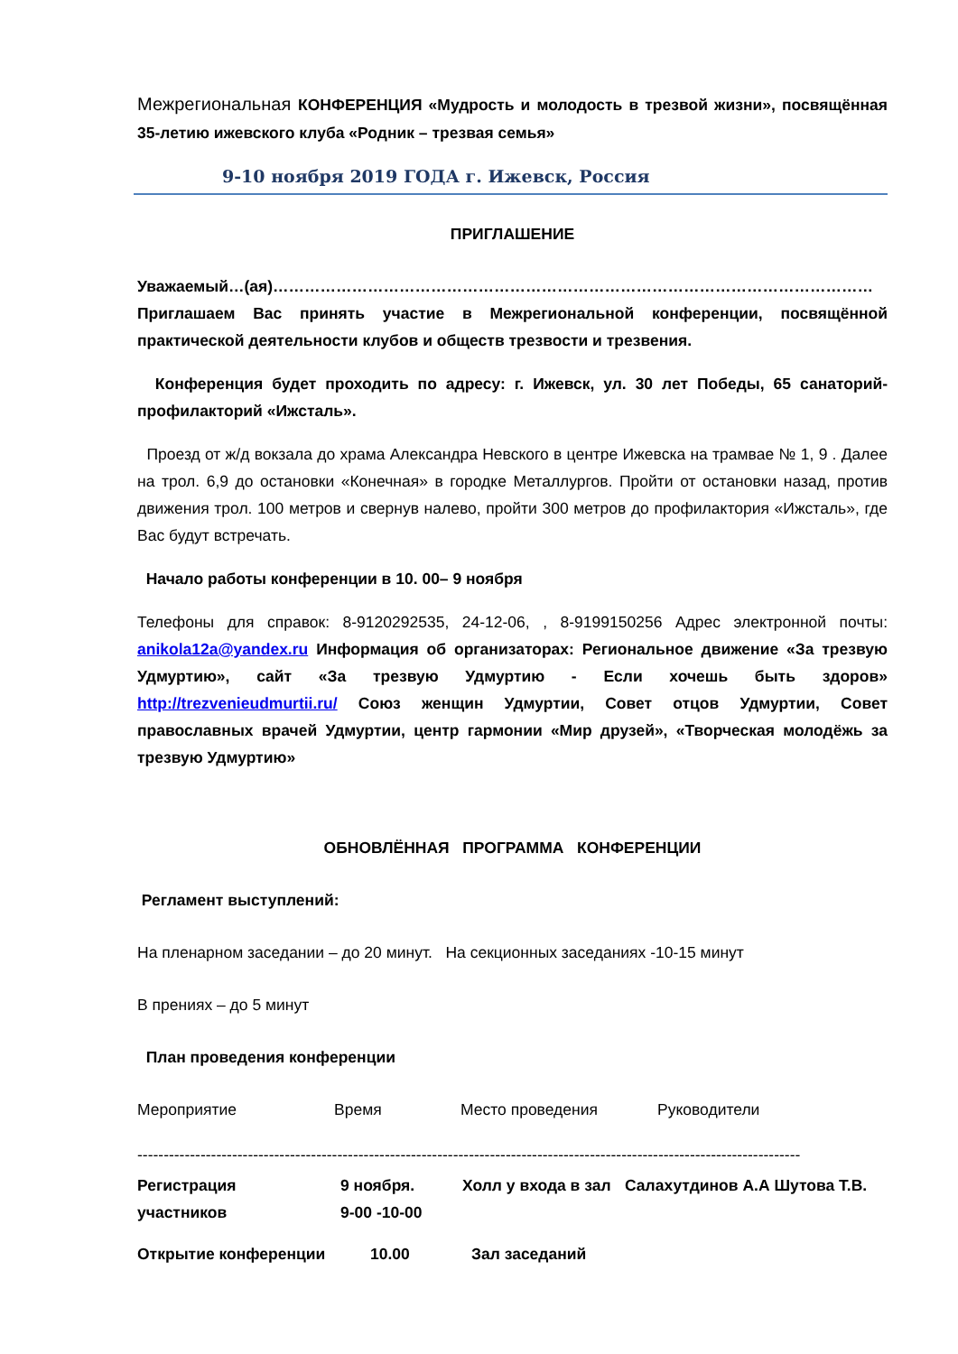Межрегиональная КОНФЕРЕНЦИЯ «Мудрость и молодость в трезвой жизни», посвящённая 35-летию ижевского клуба «Родник – трезвая семья»
9-10 ноября 2019 ГОДА г. Ижевск, Россия
ПРИГЛАШЕНИЕ
Уважаемый…(ая)……………………………………………………………………………………………………
Приглашаем Вас принять участие в Межрегиональной конференции, посвящённой практической деятельности клубов и обществ трезвости и трезвения.
Конференция будет проходить по адресу: г. Ижевск, ул. 30 лет Победы, 65 санаторий-профилакторий «Ижсталь».
Проезд от ж/д вокзала до храма Александра Невского в центре Ижевска на трамвае № 1, 9 . Далее на трол. 6,9 до остановки «Конечная» в городке Металлургов. Пройти от остановки назад, против движения трол. 100 метров и свернув налево, пройти 300 метров до профилактория «Ижсталь», где Вас будут встречать.
Начало работы конференции в 10. 00– 9 ноября
Телефоны для справок: 8-9120292535, 24-12-06, , 8-9199150256 Адрес электронной почты: anikola12a@yandex.ru Информация об организаторах: Региональное движение «За трезвую Удмуртию», сайт «За трезвую Удмуртию - Если хочешь быть здоров» http://trezvenieudmurtii.ru/ Союз женщин Удмуртии, Совет отцов Удмуртии, Совет православных врачей Удмуртии, центр гармонии «Мир друзей», «Творческая молодёжь за трезвую Удмуртию»
ОБНОВЛЁННАЯ ПРОГРАММА КОНФЕРЕНЦИИ
Регламент выступлений:
На пленарном заседании – до 20 минут. На секционных заседаниях -10-15 минут
В прениях – до 5 минут
План проведения конференции
Мероприятие Время Место проведения Руководители
------------------------------------------------------------------------------------------------------------------------------
Регистрация
участников
9 ноября.
9-00 -10-00
Холл у входа в зал
Салахутдинов А.А Шутова Т.В.
Открытие конференции 10.00 Зал заседаний